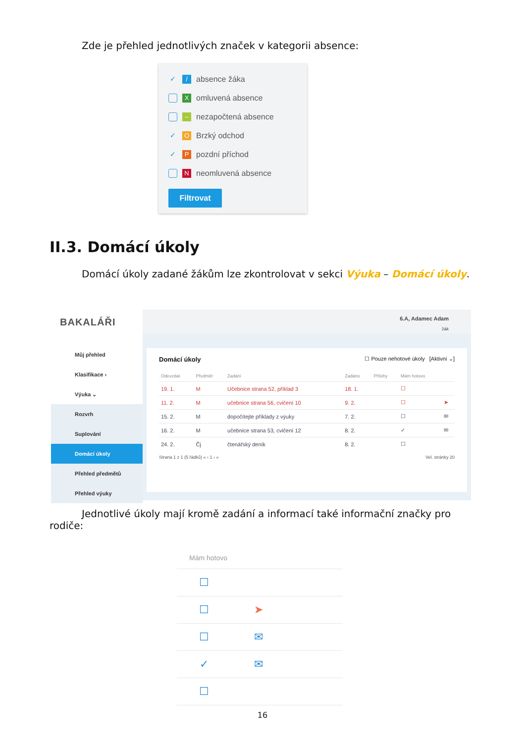Zde je přehled jednotlivých značek v kategorii absence:
✓ / absence žáka
Xomluvená absence
– nezapočtená absence
✓ O Brzký odchod
✓ P pozdní příchod
Nneomluvená absence
Filtrovat
II.3. Domácí úkoly
Domácí úkoly zadané žákům lze zkontrolovat v sekci Výuka – Domácí úkoly.
BAKALÁŘI
Můj přehled
Klasifikace ›
Výuka ⌄
Rozvrh
Suplování
Domácí úkoly
Přehled předmětů
Přehled výuky
6.A, Adamec Adam
žák
Domácí úkoly ☐ Pouze nehotové úkoly [Aktivní ⌄]
| Odevzdat | Předmět | Zadání | Zadáno | Přílohy | Mám hotovo | |
| --- | --- | --- | --- | --- | --- | --- |
| 19. 1. | M | Učebnice strana 52, příklad 3 | 18. 1. | | ☐ | |
| 11. 2. | M | učebnice strana 56, cvičení 10 | 9. 2. | | ☐ | ➤ |
| 15. 2. | M | dopočítejte příklady z výuky | 7. 2. | | ☐ | ✉ |
| 16. 2. | M | učebnice strana 53, cvičení 12 | 8. 2. | | ✓ | ✉ |
| 24. 2. | Čj | čtenářský deník | 8. 2. | | ☐ | |
Strana 1 z 1 (5 řádků) « ‹ 1 › » Vel. stránky 20
Jednotlivé úkoly mají kromě zadání a informací také informační značky pro
rodiče:
Mám hotovo
☐
☐ ➤
☐ ✉
✓ ✉
☐
16